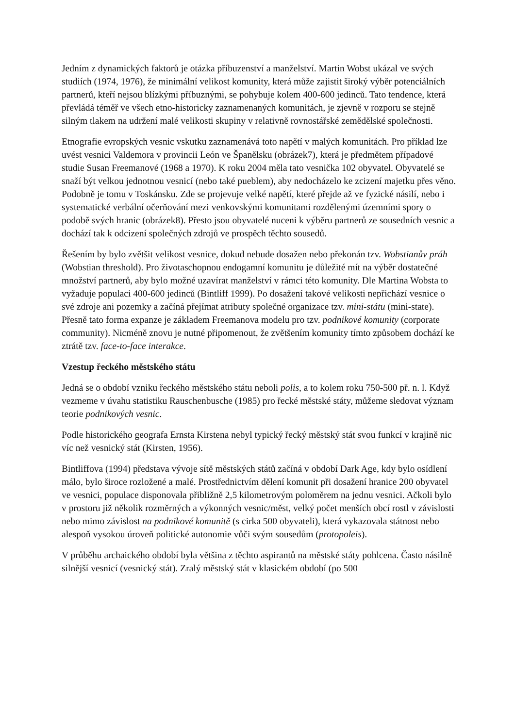Jedním z dynamických faktorů je otázka příbuzenství a manželství. Martin Wobst ukázal ve svých studiích (1974, 1976), že minimální velikost komunity, která může zajistit široký výběr potenciálních partnerů, kteří nejsou blízkými příbuznými, se pohybuje kolem 400-600 jedinců. Tato tendence, která převládá téměř ve všech etno-historicky zaznamenaných komunitách, je zjevně v rozporu se stejně silným tlakem na udržení malé velikosti skupiny v relativně rovnostářské zemědělské společnosti.
Etnografie evropských vesnic vskutku zaznamenává toto napětí v malých komunitách. Pro příklad lze uvést vesnici Valdemora v provincii León ve Španělsku (obrázek7), která je předmětem případové studie Susan Freemanové (1968 a 1970). K roku 2004 měla tato vesnička 102 obyvatel. Obyvatelé se snaží být velkou jednotnou vesnicí (nebo také pueblem), aby nedocházelo ke zcizení majetku přes věno. Podobně je tomu v Toskánsku. Zde se projevuje velké napětí, které přejde až ve fyzické násilí, nebo i systematické verbální očerňování mezi venkovskými komunitami rozdělenými územními spory o podobě svých hranic (obrázek8). Přesto jsou obyvatelé nuceni k výběru partnerů ze sousedních vesnic a dochází tak k odcizení společných zdrojů ve prospěch těchto sousedů.
Řešením by bylo zvětšit velikost vesnice, dokud nebude dosažen nebo překonán tzv. Wobstianův práh (Wobstian threshold). Pro životaschopnou endogamní komunitu je důležité mít na výběr dostatečné množství partnerů, aby bylo možné uzavírat manželství v rámci této komunity. Dle Martina Wobsta to vyžaduje populaci 400-600 jedinců (Bintliff 1999). Po dosažení takové velikosti nepřichází vesnice o své zdroje ani pozemky a začíná přejímat atributy společné organizace tzv. mini-státu (mini-state). Přesně tato forma expanze je základem Freemanova modelu pro tzv. podnikové komunity (corporate community). Nicméně znovu je nutné připomenout, že zvětšením komunity tímto způsobem dochází ke ztrátě tzv. face-to-face interakce.
Vzestup řeckého městského státu
Jedná se o období vzniku řeckého městského státu neboli polis, a to kolem roku 750-500 př. n. l. Když vezmeme v úvahu statistiku Rauschenbusche (1985) pro řecké městské státy, můžeme sledovat význam teorie podnikových vesnic.
Podle historického geografa Ernsta Kirstena nebyl typický řecký městský stát svou funkcí v krajině nic víc než vesnický stát (Kirsten, 1956).
Bintliffova (1994) představa vývoje sítě městských států začíná v období Dark Age, kdy bylo osídlení málo, bylo široce rozložené a malé. Prostřednictvím dělení komunit při dosažení hranice 200 obyvatel ve vesnici, populace disponovala přibližně 2,5 kilometrovým poloměrem na jednu vesnici. Ačkoli bylo v prostoru již několik rozměrných a výkonných vesnic/měst, velký počet menších obcí rostl v závislosti nebo mimo závislost na podnikové komunitě (s cirka 500 obyvateli), která vykazovala státnost nebo alespoň vysokou úroveň politické autonomie vůči svým sousedům (protopoleis).
V průběhu archaického období byla většina z těchto aspirantů na městské státy pohlcena. Často násilně silnější vesnicí (vesnický stát). Zralý městský stát v klasickém období (po 500